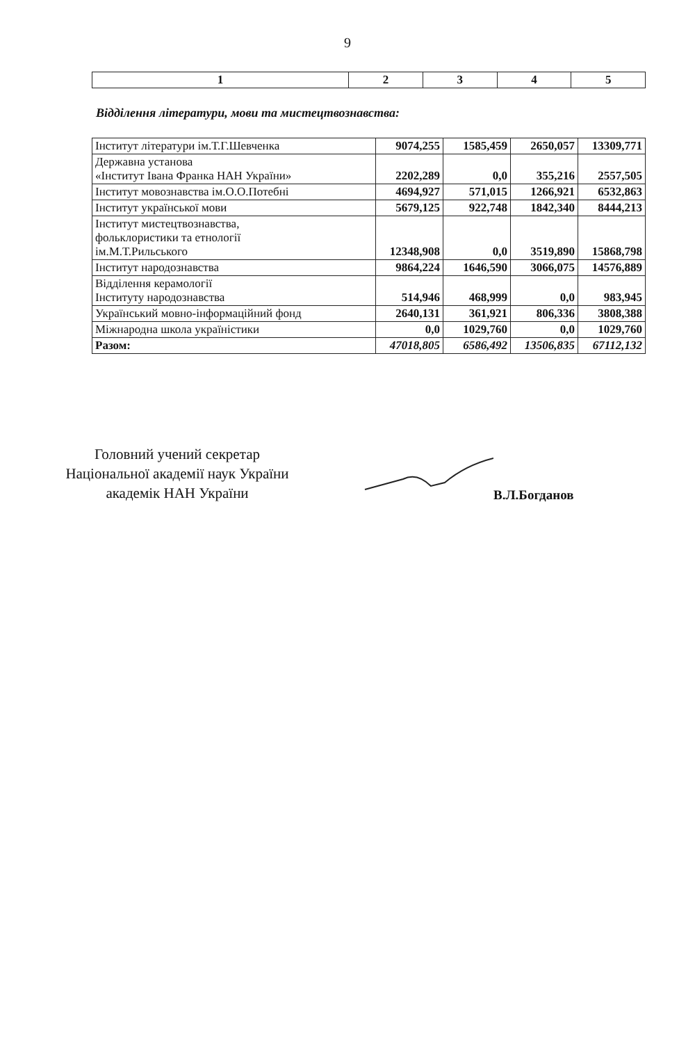9
| 1 | 2 | 3 | 4 | 5 |
| --- | --- | --- | --- | --- |
Відділення літератури, мови та мистецтвознавства:
| Інститут літератури ім.Т.Г.Шевченка | 9074,255 | 1585,459 | 2650,057 | 13309,771 |
| Державна установа «Інститут Івана Франка НАН України» | 2202,289 | 0,0 | 355,216 | 2557,505 |
| Інститут мовознавства ім.О.О.Потебні | 4694,927 | 571,015 | 1266,921 | 6532,863 |
| Інститут української мови | 5679,125 | 922,748 | 1842,340 | 8444,213 |
| Інститут мистецтвознавства, фольклористики та етнології ім.М.Т.Рильського | 12348,908 | 0,0 | 3519,890 | 15868,798 |
| Інститут народознавства | 9864,224 | 1646,590 | 3066,075 | 14576,889 |
| Відділення керамології Інституту народознавства | 514,946 | 468,999 | 0,0 | 983,945 |
| Український мовно-інформаційний фонд | 2640,131 | 361,921 | 806,336 | 3808,388 |
| Міжнародна школа україністики | 0,0 | 1029,760 | 0,0 | 1029,760 |
| Разом: | 47018,805 | 6586,492 | 13506,835 | 67112,132 |
Головний учений секретар
Національної академії наук України
академік НАН України
В.Л.Богданов